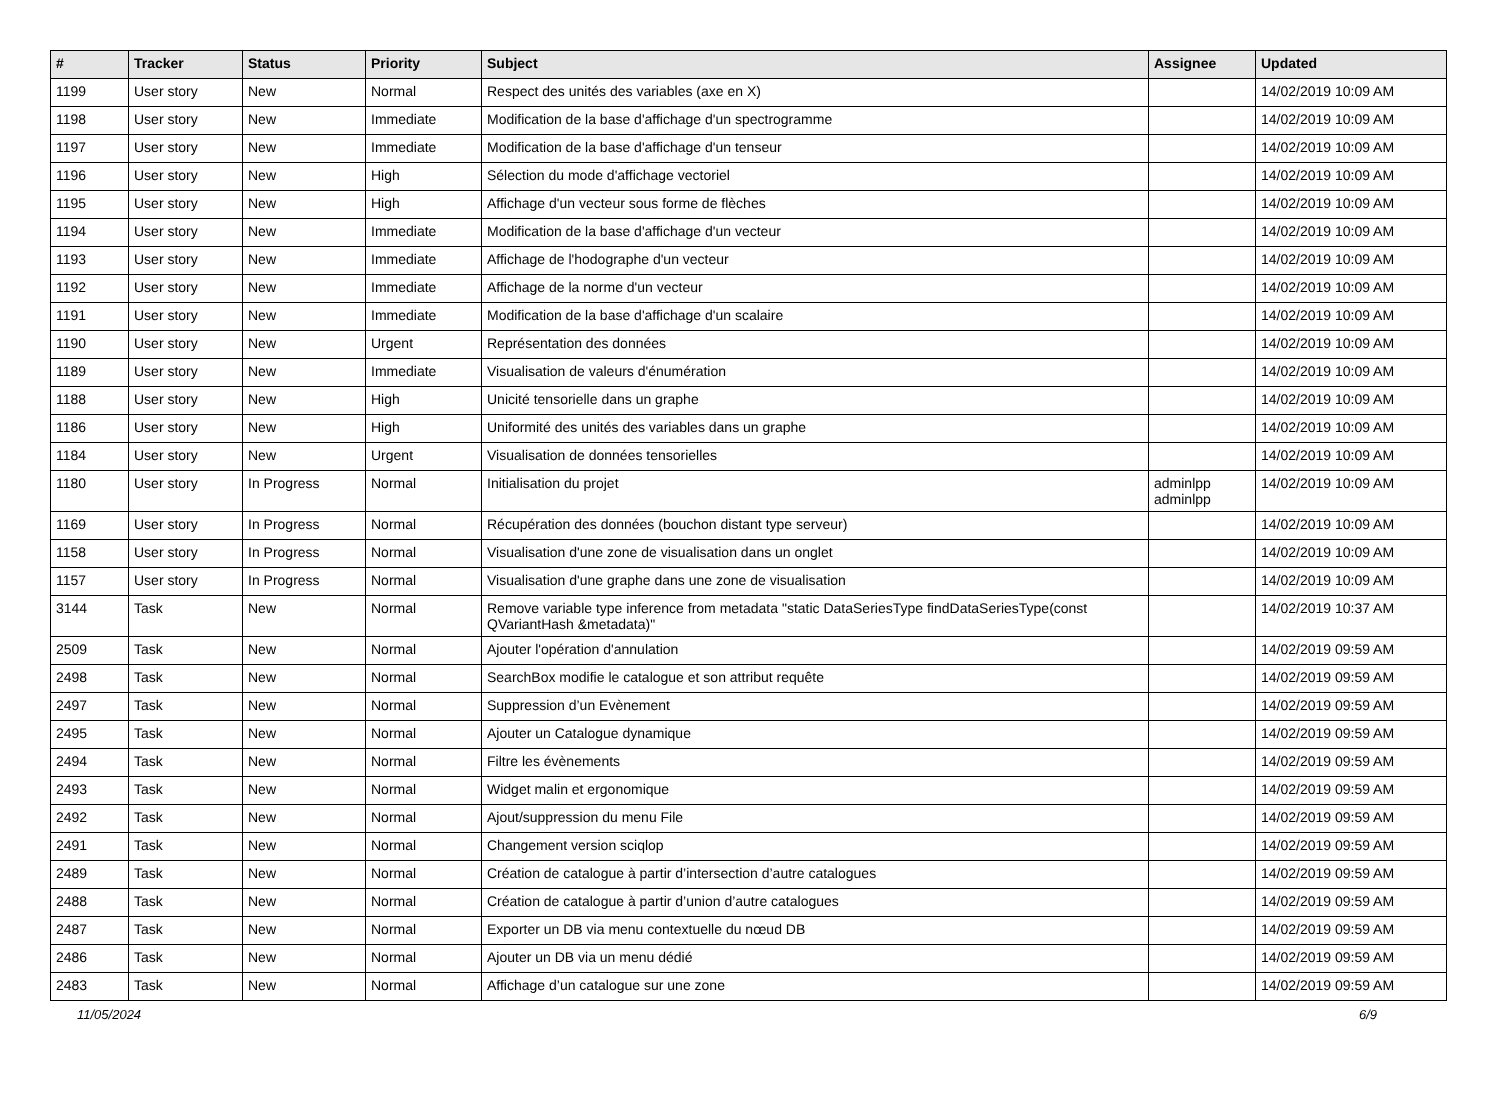| # | Tracker | Status | Priority | Subject | Assignee | Updated |
| --- | --- | --- | --- | --- | --- | --- |
| 1199 | User story | New | Normal | Respect des unités des variables (axe en X) | | 14/02/2019 10:09 AM |
| 1198 | User story | New | Immediate | Modification de la base d'affichage d'un spectrogramme | | 14/02/2019 10:09 AM |
| 1197 | User story | New | Immediate | Modification de la base d'affichage d'un tenseur | | 14/02/2019 10:09 AM |
| 1196 | User story | New | High | Sélection du mode d'affichage vectoriel | | 14/02/2019 10:09 AM |
| 1195 | User story | New | High | Affichage d'un vecteur sous forme de flèches | | 14/02/2019 10:09 AM |
| 1194 | User story | New | Immediate | Modification de la base d'affichage d'un vecteur | | 14/02/2019 10:09 AM |
| 1193 | User story | New | Immediate | Affichage de l'hodographe d'un vecteur | | 14/02/2019 10:09 AM |
| 1192 | User story | New | Immediate | Affichage de la norme d'un vecteur | | 14/02/2019 10:09 AM |
| 1191 | User story | New | Immediate | Modification de la base d'affichage d'un scalaire | | 14/02/2019 10:09 AM |
| 1190 | User story | New | Urgent | Représentation des données | | 14/02/2019 10:09 AM |
| 1189 | User story | New | Immediate | Visualisation de valeurs d'énumération | | 14/02/2019 10:09 AM |
| 1188 | User story | New | High | Unicité tensorielle dans un graphe | | 14/02/2019 10:09 AM |
| 1186 | User story | New | High | Uniformité des unités des variables dans un graphe | | 14/02/2019 10:09 AM |
| 1184 | User story | New | Urgent | Visualisation de données tensorielles | | 14/02/2019 10:09 AM |
| 1180 | User story | In Progress | Normal | Initialisation du projet | adminlpp adminlpp | 14/02/2019 10:09 AM |
| 1169 | User story | In Progress | Normal | Récupération des données (bouchon distant type serveur) | | 14/02/2019 10:09 AM |
| 1158 | User story | In Progress | Normal | Visualisation d'une zone de visualisation dans un onglet | | 14/02/2019 10:09 AM |
| 1157 | User story | In Progress | Normal | Visualisation d'une graphe dans une zone de visualisation | | 14/02/2019 10:09 AM |
| 3144 | Task | New | Normal | Remove variable type inference from metadata "static DataSeriesType findDataSeriesType(const QVariantHash &metadata)" | | 14/02/2019 10:37 AM |
| 2509 | Task | New | Normal | Ajouter l'opération d'annulation | | 14/02/2019 09:59 AM |
| 2498 | Task | New | Normal | SearchBox modifie le catalogue et son attribut requête | | 14/02/2019 09:59 AM |
| 2497 | Task | New | Normal | Suppression d’un Evènement | | 14/02/2019 09:59 AM |
| 2495 | Task | New | Normal | Ajouter un Catalogue dynamique | | 14/02/2019 09:59 AM |
| 2494 | Task | New | Normal | Filtre les évènements | | 14/02/2019 09:59 AM |
| 2493 | Task | New | Normal | Widget malin et ergonomique | | 14/02/2019 09:59 AM |
| 2492 | Task | New | Normal | Ajout/suppression du menu File | | 14/02/2019 09:59 AM |
| 2491 | Task | New | Normal | Changement version sciqlop | | 14/02/2019 09:59 AM |
| 2489 | Task | New | Normal | Création de catalogue à partir d’intersection d’autre catalogues | | 14/02/2019 09:59 AM |
| 2488 | Task | New | Normal | Création de catalogue à partir d’union d’autre catalogues | | 14/02/2019 09:59 AM |
| 2487 | Task | New | Normal | Exporter un DB via menu contextuelle du nœud DB | | 14/02/2019 09:59 AM |
| 2486 | Task | New | Normal | Ajouter un DB via un menu dédié | | 14/02/2019 09:59 AM |
| 2483 | Task | New | Normal | Affichage d’un catalogue sur une zone | | 14/02/2019 09:59 AM |
11/05/2024 6/9